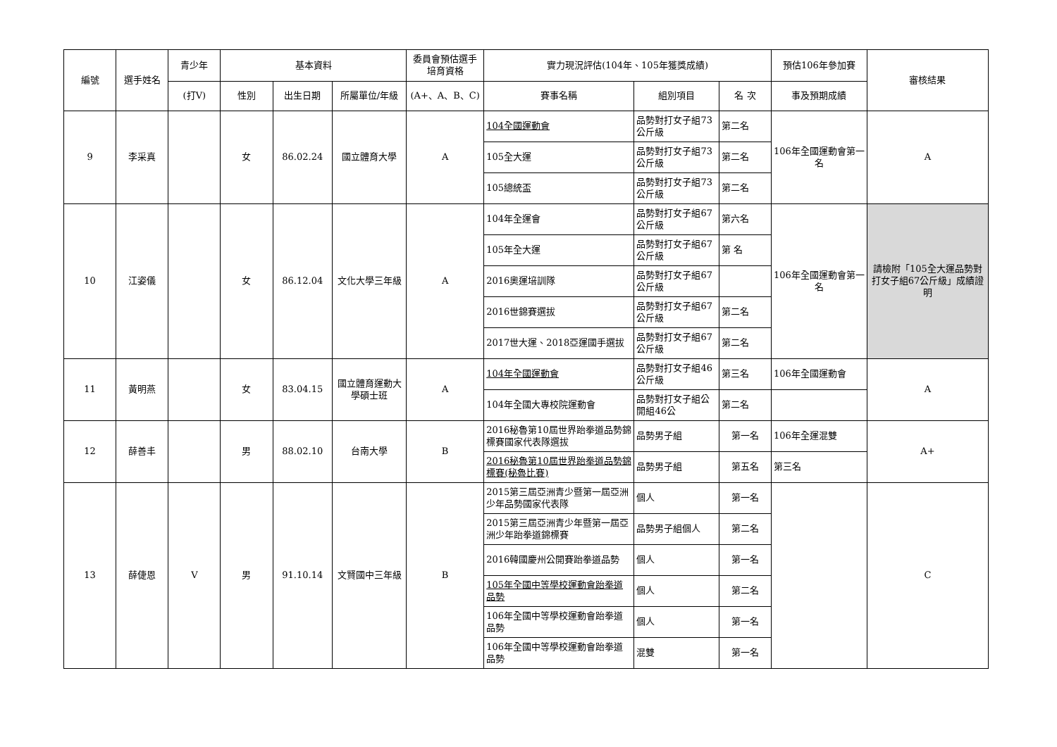| 編號 | 選手姓名 | 青少年 | 基本資料 | | | 委員會預估選手培育資格 | 實力現況評估(104年、105年獲獎成績) | | | 預估106年參加賽 | 審核結果 |
| --- | --- | --- | --- | --- | --- | --- | --- | --- | --- | --- | --- |
| | | (打V) | 性別 | 出生日期 | 所屬單位/年級 | (A+、A、B、C) | 賽事名稱 | 組別項目 | 名 次 | 事及預期成績 | |
| 9 | 李采真 | | 女 | 86.02.24 | 國立體育大學 | A | 104全國運動會 | 品勢對打女子組73公斤級 | 第二名 | 106年全國運動會第一名 | A |
| | | | | | | | 105全大運 | 品勢對打女子組73公斤級 | 第二名 | | |
| | | | | | | | 105總統盃 | 品勢對打女子組73公斤級 | 第二名 | | |
| 10 | 江姿儀 | | 女 | 86.12.04 | 文化大學三年級 | A | 104年全運會 | 品勢對打女子組67公斤級 | 第六名 | 106年全國運動會第一名 | 請檢附「105全大運品勢對打女子組67公斤級」成績證明 |
| | | | | | | | 105年全大運 | 品勢對打女子組67公斤級 | 第 名 | | |
| | | | | | | | 2016奧運培訓隊 | 品勢對打女子組67公斤級 | | | |
| | | | | | | | 2016世錦賽選拔 | 品勢對打女子組67公斤級 | 第二名 | | |
| | | | | | | | 2017世大運、2018亞運國手選拔 | 品勢對打女子組67公斤級 | 第二名 | | |
| 11 | 黃明燕 | | 女 | 83.04.15 | 國立體育運動大學碩士班 | A | 104年全國運動會 | 品勢對打女子組46公斤級 | 第三名 | 106年全國運動會 | A |
| | | | | | | | 104年全國大專校院運動會 | 品勢對打女子組公開組46公 | 第二名 | | |
| 12 | 薛善丰 | | 男 | 88.02.10 | 台南大學 | B | 2016秘魯第10屆世界跆拳道品勢錦標賽國家代表隊選拔 | 品勢男子組 | 第一名 | 106年全運混雙 | A+ |
| | | | | | | | 2016秘魯第10屆世界跆拳道品勢錦標賽(秘魯比賽) | 品勢男子組 | 第五名 | 第三名 | |
| 13 | 薛倢恩 | V | 男 | 91.10.14 | 文賢國中三年級 | B | 2015第三屆亞洲青少暨第一屆亞洲少年品勢國家代表隊 | 個人 | 第一名 | | C |
| | | | | | | | 2015第三屆亞洲青少年暨第一屆亞洲少年跆拳道錦標賽 | 品勢男子組個人 | 第二名 | | |
| | | | | | | | 2016韓國慶州公開賽跆拳道品勢 | 個人 | 第一名 | | |
| | | | | | | | 105年全國中等學校運動會跆拳道品勢 | 個人 | 第二名 | | |
| | | | | | | | 106年全國中等學校運動會跆拳道品勢 | 個人 | 第一名 | | |
| | | | | | | | 106年全國中等學校運動會跆拳道品勢 | 混雙 | 第一名 | | |